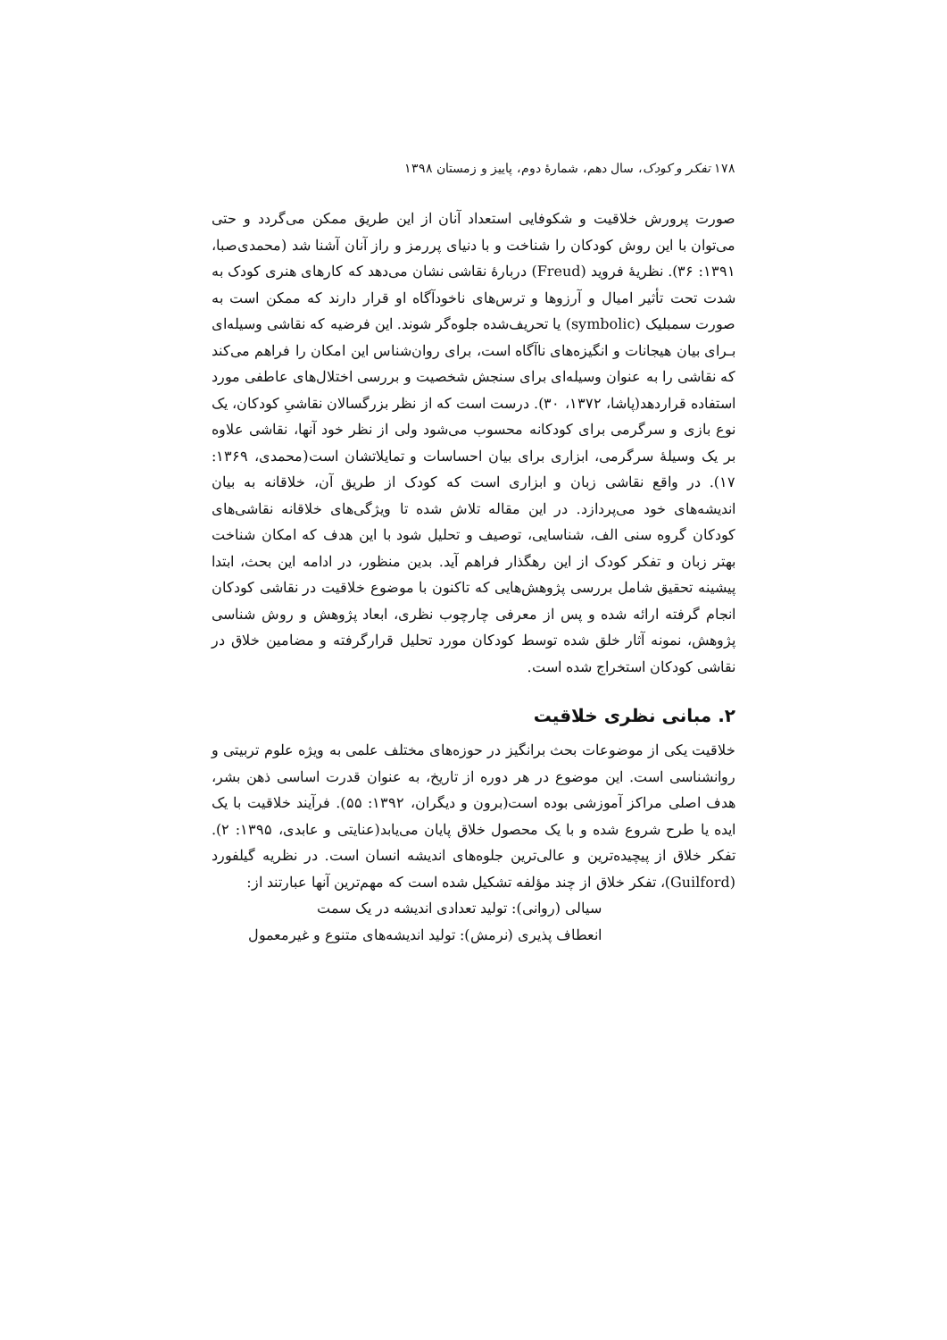۱۷۸ تفکر و کودک، سال دهم، شمارهٔ دوم، پاییز و زمستان ۱۳۹۸
صورت پرورش خلاقیت و شکوفایی استعداد آنان از این طریق ممکن می‌گردد و حتی می‌توان با این روش کودکان را شناخت و با دنیای پررمز و راز آنان آشنا شد (محمدی‌صبا، ۱۳۹۱: ۳۶). نظریهٔ فروید (Freud) دربارهٔ نقاشی نشان می‌دهد که کارهای هنری کودک به شدت تحت تأثیر امیال و آرزوها و ترس‌های ناخودآگاه او قرار دارند که ممکن است به صورت سمبلیک (symbolic) یا تحریف‌شده جلوه‌گر شوند. این فرضیه که نقاشی وسیله‌ای بـرای بیان هیجانات و انگیزه‌های ناآگاه است، برای روان‌شناس این امکان را فراهم می‌کند که نقاشی را به عنوان وسیله‌ای برای سنجش شخصیت و بررسی اختلال‌های عاطفی مورد استفاده قراردهد(پاشا، ۱۳۷۲، ۳۰). درست است که از نظر بزرگسالان نقاشیِ کودکان، یک نوع بازی و سرگرمی برای کودکانه محسوب می‌شود ولی از نظر خود آنها، نقاشی علاوه بر یک وسیلهٔ سرگرمی، ابزاری برای بیان احساسات و تمایلاتشان است(محمدی، ۱۳۶۹: ۱۷). در واقع نقاشی زبان و ابزاری است که کودک از طریق آن، خلاقانه به بیان اندیشه‌های خود می‌پردازد. در این مقاله تلاش شده تا ویژگی‌های خلاقانه نقاشی‌های کودکان گروه سنی الف، شناسایی، توصیف و تحلیل شود با این هدف که امکان شناخت بهتر زبان و تفکر کودک از این رهگذار فراهم آید. بدین منظور، در ادامه این بحث، ابتدا پیشینه تحقیق شامل بررسی پژوهش‌هایی که تاکنون با موضوع خلاقیت در نقاشی کودکان انجام گرفته ارائه شده و پس از معرفی چارچوب نظری، ابعاد پژوهش و روش شناسی پژوهش، نمونه آثار خلق شده توسط کودکان مورد تحلیل قرارگرفته و مضامین خلاق در نقاشی کودکان استخراج شده است.
۲. مبانی نظری خلاقیت
خلاقیت یکی از موضوعات بحث برانگیز در حوزه‌های مختلف علمی به ویژه علوم تربیتی و روانشناسی است. این موضوع در هر دوره از تاریخ، به عنوان قدرت اساسی ذهن بشر، هدف اصلی مراکز آموزشی بوده است(برون و دیگران، ۱۳۹۲: ۵۵). فرآیند خلاقیت با یک ایده یا طرح شروع شده و با یک محصول خلاق پایان می‌یابد(عنایتی و عابدی، ۱۳۹۵: ۲). تفکر خلاق از پیچیده‌ترین و عالی‌ترین جلوه‌های اندیشه انسان است. در نظریه گیلفورد (Guilford)، تفکر خلاق از چند مؤلفه تشکیل شده است که مهم‌ترین آنها عبارتند از:
سیالی (روانی): تولید تعدادی اندیشه در یک سمت
انعطاف پذیری (نرمش): تولید اندیشه‌های متنوع و غیرمعمول